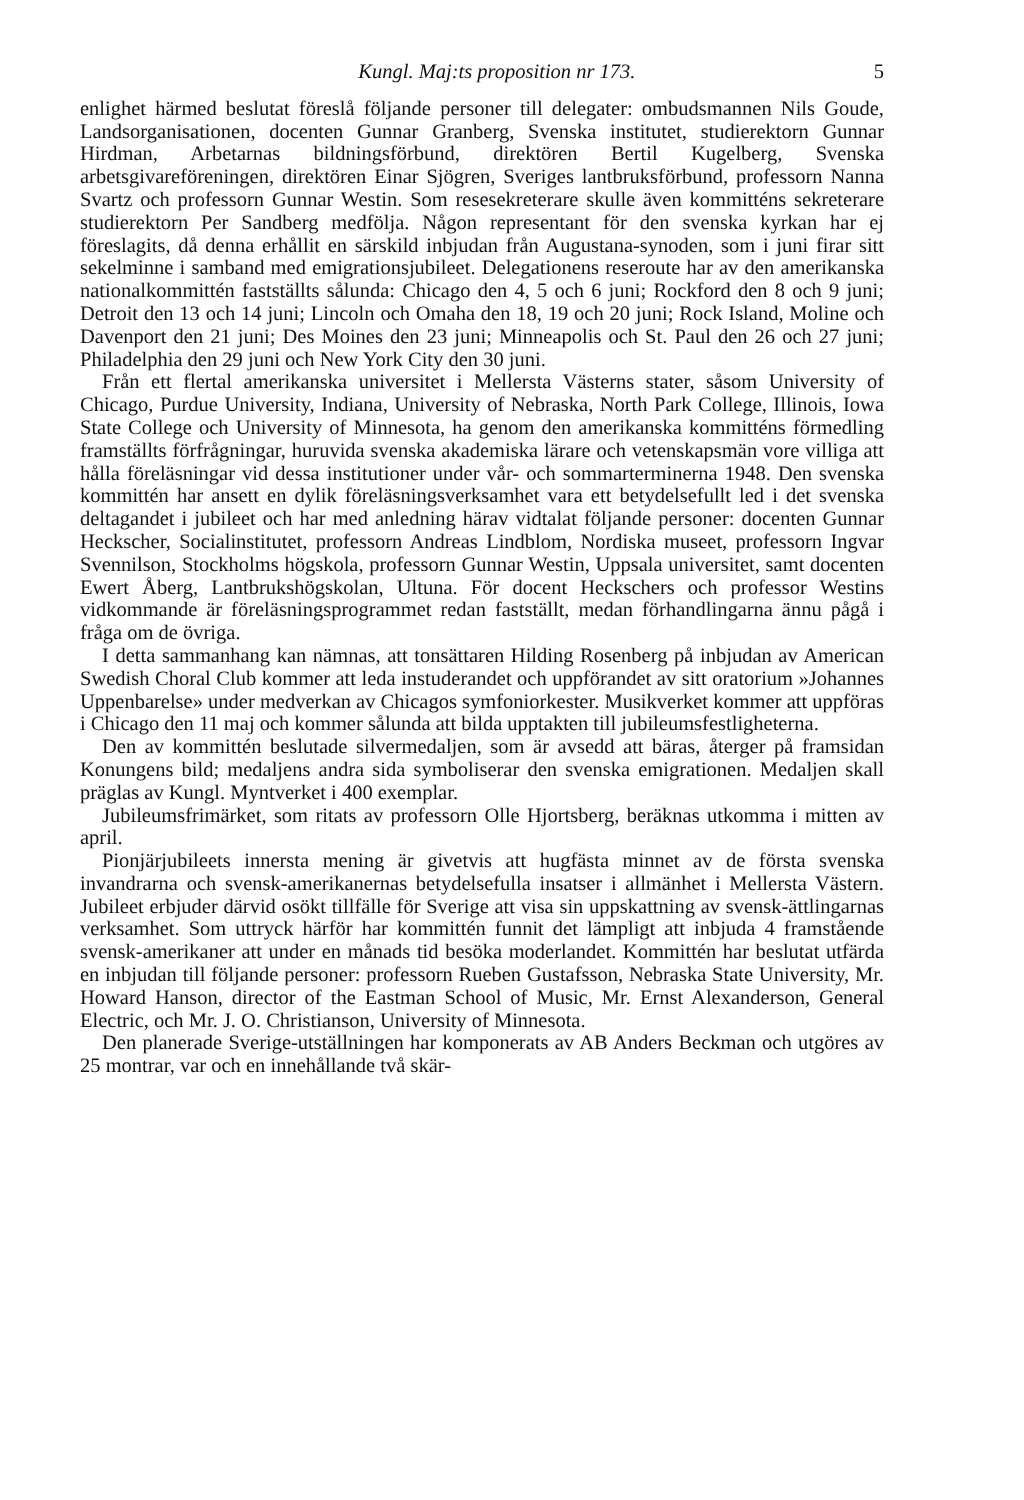Kungl. Maj:ts proposition nr 173. 5
enlighet härmed beslutat föreslå följande personer till delegater: ombudsmannen Nils Goude, Landsorganisationen, docenten Gunnar Granberg, Svenska institutet, studierektorn Gunnar Hirdman, Arbetarnas bildningsförbund, direktören Bertil Kugelberg, Svenska arbetsgivareföreningen, direktören Einar Sjögren, Sveriges lantbruksförbund, professorn Nanna Svartz och professorn Gunnar Westin. Som resesekreterare skulle även kommitténs sekreterare studierektorn Per Sandberg medfölja. Någon representant för den svenska kyrkan har ej föreslagits, då denna erhållit en särskild inbjudan från Augustana-synoden, som i juni firar sitt sekelminne i samband med emigrationsjubileet. Delegationens reseroute har av den amerikanska nationalkommittén fastställts sålunda: Chicago den 4, 5 och 6 juni; Rockford den 8 och 9 juni; Detroit den 13 och 14 juni; Lincoln och Omaha den 18, 19 och 20 juni; Rock Island, Moline och Davenport den 21 juni; Des Moines den 23 juni; Minneapolis och St. Paul den 26 och 27 juni; Philadelphia den 29 juni och New York City den 30 juni.
Från ett flertal amerikanska universitet i Mellersta Västerns stater, såsom University of Chicago, Purdue University, Indiana, University of Nebraska, North Park College, Illinois, Iowa State College och University of Minnesota, ha genom den amerikanska kommitténs förmedling framställts förfrågningar, huruvida svenska akademiska lärare och vetenskapsmän vore villiga att hålla föreläsningar vid dessa institutioner under vår- och sommarterminerna 1948. Den svenska kommittén har ansett en dylik föreläsningsverksamhet vara ett betydelsefullt led i det svenska deltagandet i jubileet och har med anledning härav vidtalat följande personer: docenten Gunnar Heckscher, Socialinstitutet, professorn Andreas Lindblom, Nordiska museet, professorn Ingvar Svennilson, Stockholms högskola, professorn Gunnar Westin, Uppsala universitet, samt docenten Ewert Åberg, Lantbrukshögskolan, Ultuna. För docent Hecksche­rs och professor Westins vidkommande är föreläsningsprogrammet redan fastställt, medan förhandlingarna ännu pågå i fråga om de övriga.
I detta sammanhang kan nämnas, att tonsättaren Hilding Rosenberg på inbjudan av American Swedish Choral Club kommer att leda instuderandet och uppförandet av sitt oratorium »Johannes Uppenbarelse» under medverkan av Chicagos symfoniorkester. Musikverket kommer att uppföras i Chicago den 11 maj och kommer sålunda att bilda upptakten till jubileumsfestligheterna.
Den av kommittén beslutade silvermedaljen, som är avsedd att bäras, återger på framsidan Konungens bild; medaljens andra sida symboliserar den svenska emigrationen. Medaljen skall präglas av Kungl. Myntverket i 400 exemplar.
Jubileumsfrimärket, som ritats av professorn Olle Hjortsberg, beräknas utkomma i mitten av april.
Pionjärjubileets innersta mening är givetvis att hugfästa minnet av de första svenska invandrarna och svensk-amerikanernas betydelsefulla insatser i allmänhet i Mellersta Västern. Jubileet erbjuder därvid osökt tillfälle för Sverige att visa sin uppskattning av svensk-ättlingarnas verksamhet. Som uttryck härför har kommittén funnit det lämpligt att inbjuda 4 framstående svensk-amerikaner att under en månads tid besöka moderlandet. Kommittén har beslutat utfärda en inbjudan till följande personer: professorn Rueben Gustafsson, Nebraska State University, Mr. Howard Hanson, director of the Eastman School of Music, Mr. Ernst Alexanderson, General Electric, och Mr. J. O. Christianson, University of Minnesota.
Den planerade Sverige-utställningen har komponerats av AB Anders Beckman och utgöres av 25 montrar, var och en innehållande två skär-